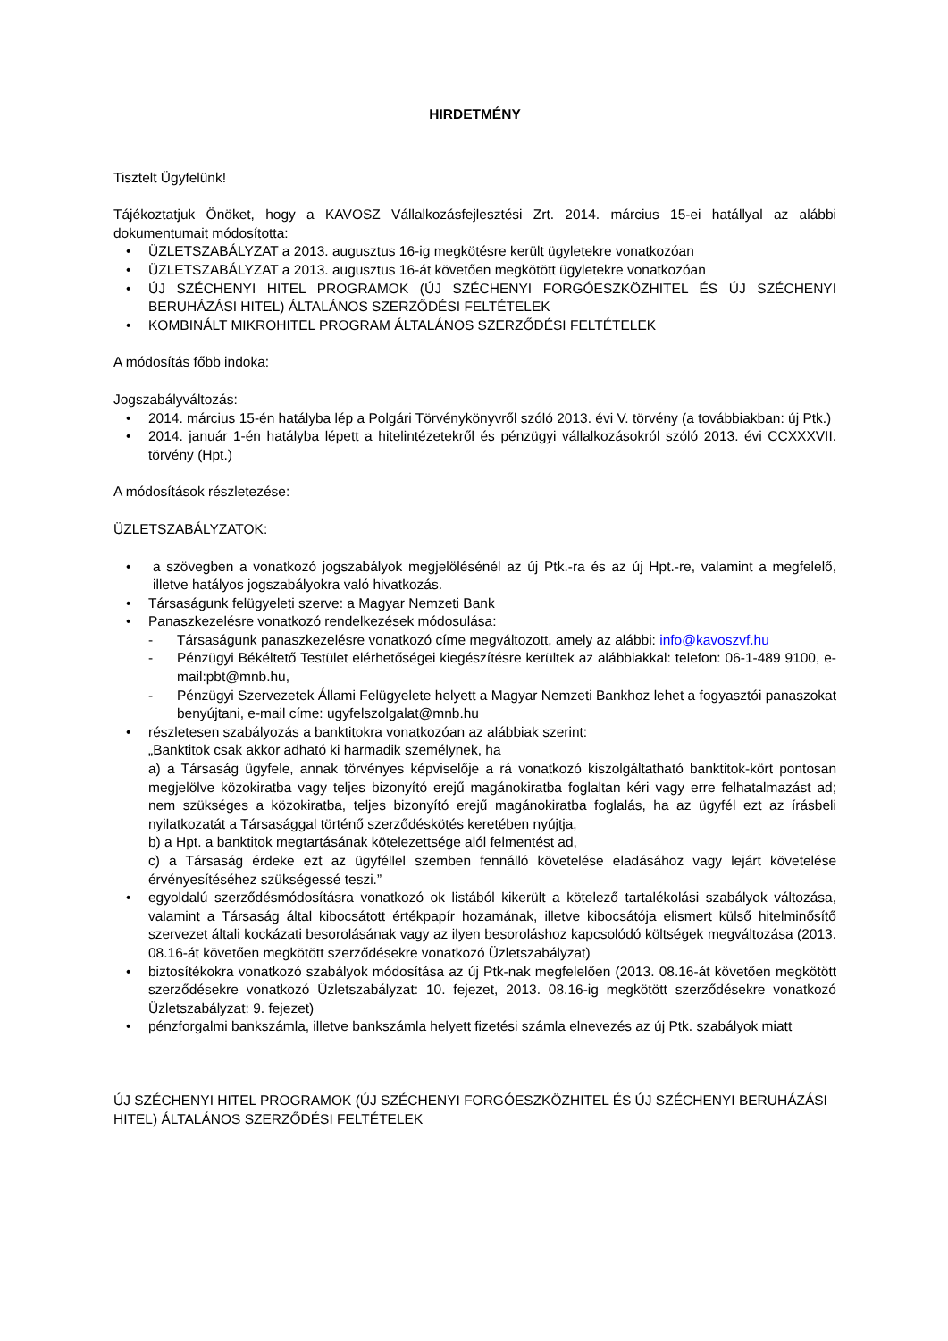HIRDETMÉNY
Tisztelt Ügyfelünk!
Tájékoztatjuk Önöket, hogy a KAVOSZ Vállalkozásfejlesztési Zrt. 2014. március 15-ei hatállyal az alábbi dokumentumait módosította:
ÜZLETSZABÁLYZAT a 2013. augusztus 16-ig megkötésre került ügyletekre vonatkozóan
ÜZLETSZABÁLYZAT a 2013. augusztus 16-át követően megkötött ügyletekre vonatkozóan
ÚJ SZÉCHENYI HITEL PROGRAMOK (ÚJ SZÉCHENYI FORGÓESZKÖZHITEL ÉS ÚJ SZÉCHENYI BERUHÁZÁSI HITEL) ÁLTALÁNOS SZERZŐDÉSI FELTÉTELEK
KOMBINÁLT MIKROHITEL PROGRAM ÁLTALÁNOS SZERZŐDÉSI FELTÉTELEK
A módosítás főbb indoka:
Jogszabályváltozás:
2014. március 15-én hatályba lép a Polgári Törvénykönyvről szóló 2013. évi V. törvény (a továbbiakban: új Ptk.)
2014. január 1-én hatályba lépett a hitelintézetekről és pénzügyi vállalkozásokról szóló 2013. évi CCXXXVII. törvény (Hpt.)
A módosítások részletezése:
ÜZLETSZABÁLYZATOK:
a szövegben a vonatkozó jogszabályok megjelölésénél az új Ptk.-ra és az új Hpt.-re, valamint a megfelelő, illetve hatályos jogszabályokra való hivatkozás.
Társaságunk felügyeleti szerve: a Magyar Nemzeti Bank
Panaszkezelésre vonatkozó rendelkezések módosulása:
Társaságunk panaszkezelésre vonatkozó címe megváltozott, amely az alábbi: info@kavoszvf.hu
Pénzügyi Békéltető Testület elérhetőségei kiegészítésre kerültek az alábbiakkal: telefon: 06-1-489 9100, e-mail:pbt@mnb.hu,
Pénzügyi Szervezetek Állami Felügyelete helyett a Magyar Nemzeti Bankhoz lehet a fogyasztói panaszokat benyújtani, e-mail címe: ugyfelszolgalat@mnb.hu
részletesen szabályozás a banktitokra vonatkozóan az alábbiak szerint:
„Banktitok csak akkor adható ki harmadik személynek, ha
a) a Társaság ügyfele, annak törvényes képviselője a rá vonatkozó kiszolgáltatható banktitok-kört pontosan megjelölve közokiratba vagy teljes bizonyító erejű magánokiratba foglaltan kéri vagy erre felhatalmazást ad; nem szükséges a közokiratba, teljes bizonyító erejű magánokiratba foglalás, ha az ügyfél ezt az írásbeli nyilatkozatát a Társasággal történő szerződéskötés keretében nyújtja,
b) a Hpt. a banktitok megtartásának kötelezettsége alól felmentést ad,
c) a Társaság érdeke ezt az ügyféllel szemben fennálló követelése eladásához vagy lejárt követelése érvényesítéséhez szükségessé teszi.”
egyoldalú szerződésmódosításra vonatkozó ok listából kikerült a kötelező tartalékolási szabályok változása, valamint a Társaság által kibocsátott értékpapír hozamának, illetve kibocsátója elismert külső hitelminősítő szervezet általi kockázati besorolásának vagy az ilyen besoroláshoz kapcsolódó költségek megváltozása (2013. 08.16-át követően megkötött szerződésekre vonatkozó Üzletszabályzat)
biztosítékokra vonatkozó szabályok módosítása az új Ptk-nak megfelelően (2013. 08.16-át követően megkötött szerződésekre vonatkozó Üzletszabályzat: 10. fejezet, 2013. 08.16-ig megkötött szerződésekre vonatkozó Üzletszabályzat: 9. fejezet)
pénzforgalmi bankszámla, illetve bankszámla helyett fizetési számla elnevezés az új Ptk. szabályok miatt
ÚJ SZÉCHENYI HITEL PROGRAMOK (ÚJ SZÉCHENYI FORGÓESZKÖZHITEL ÉS ÚJ SZÉCHENYI BERUHÁZÁSI HITEL) ÁLTALÁNOS SZERZŐDÉSI FELTÉTELEK